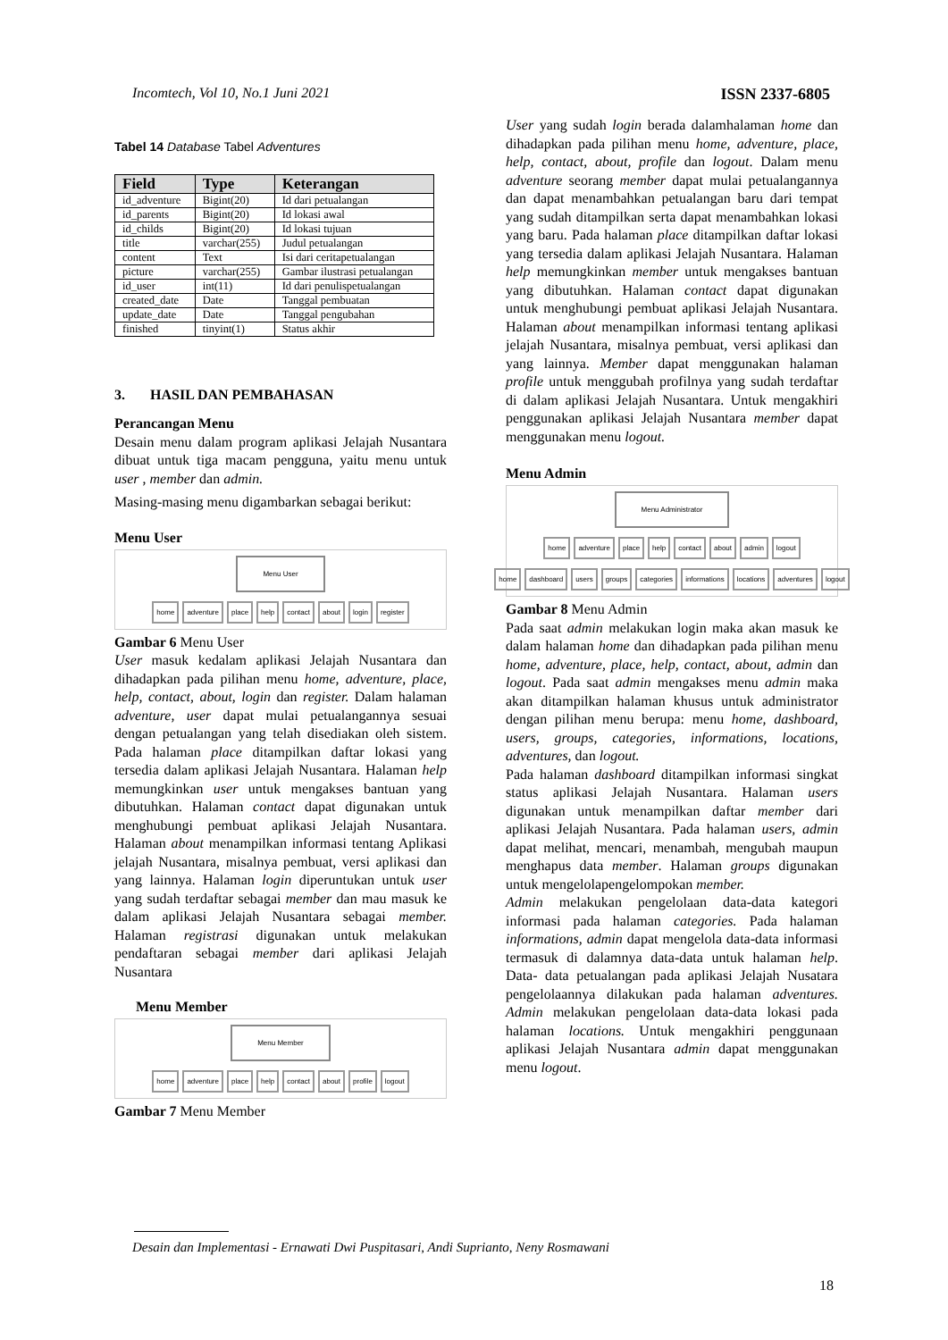Incomtech, Vol 10, No.1 Juni 2021 ISSN 2337-6805
Tabel 14 Database Tabel Adventures
| Field | Type | Keterangan |
| --- | --- | --- |
| id_adventure | Bigint(20) | Id dari petualangan |
| id_parents | Bigint(20) | Id lokasi awal |
| id_childs | Bigint(20) | Id lokasi tujuan |
| title | varchar(255) | Judul petualangan |
| content | Text | Isi dari ceritapetualangan |
| picture | varchar(255) | Gambar ilustrasi petualangan |
| id_user | int(11) | Id dari penulispetualangan |
| created_date | Date | Tanggal pembuatan |
| update_date | Date | Tanggal pengubahan |
| finished | tinyint(1) | Status akhir |
3. HASIL DAN PEMBAHASAN
Perancangan Menu
Desain menu dalam program aplikasi Jelajah Nusantara dibuat untuk tiga macam pengguna, yaitu menu untuk user , member dan admin.
Masing-masing menu digambarkan sebagai berikut:
Menu User
Menu User
home adventure place help contact about login register
Gambar 6 Menu User
User masuk kedalam aplikasi Jelajah Nusantara dan dihadapkan pada pilihan menu home, adventure, place, help, contact, about, login dan register. Dalam halaman adventure, user dapat mulai petualangannya sesuai dengan petualangan yang telah disediakan oleh sistem. Pada halaman place ditampilkan daftar lokasi yang tersedia dalam aplikasi Jelajah Nusantara. Halaman help memungkinkan user untuk mengakses bantuan yang dibutuhkan. Halaman contact dapat digunakan untuk menghubungi pembuat aplikasi Jelajah Nusantara. Halaman about menampilkan informasi tentang Aplikasi jelajah Nusantara, misalnya pembuat, versi aplikasi dan yang lainnya. Halaman login diperuntukan untuk user yang sudah terdaftar sebagai member dan mau masuk ke dalam aplikasi Jelajah Nusantara sebagai member. Halaman registrasi digunakan untuk melakukan pendaftaran sebagai member dari aplikasi Jelajah Nusantara
Menu Member
Menu Member
home adventure place help contact about profile logout
Gambar 7 Menu Member
User yang sudah login berada dalamhalaman home dan dihadapkan pada pilihan menu home, adventure, place, help, contact, about, profile dan logout. Dalam menu adventure seorang member dapat mulai petualangannya dan dapat menambahkan petualangan baru dari tempat yang sudah ditampilkan serta dapat menambahkan lokasi yang baru. Pada halaman place ditampilkan daftar lokasi yang tersedia dalam aplikasi Jelajah Nusantara. Halaman help memungkinkan member untuk mengakses bantuan yang dibutuhkan. Halaman contact dapat digunakan untuk menghubungi pembuat aplikasi Jelajah Nusantara. Halaman about menampilkan informasi tentang aplikasi jelajah Nusantara, misalnya pembuat, versi aplikasi dan yang lainnya. Member dapat menggunakan halaman profile untuk menggubah profilnya yang sudah terdaftar di dalam aplikasi Jelajah Nusantara. Untuk mengakhiri penggunakan aplikasi Jelajah Nusantara member dapat menggunakan menu logout.
Menu Admin
Menu Administrator
home adventure place help contact about admin logout
home dashboard users groups categories informations locations adventures logout
Gambar 8 Menu Admin
Pada saat admin melakukan login maka akan masuk ke dalam halaman home dan dihadapkan pada pilihan menu home, adventure, place, help, contact, about, admin dan logout. Pada saat admin mengakses menu admin maka akan ditampilkan halaman khusus untuk administrator dengan pilihan menu berupa: menu home, dashboard, users, groups, categories, informations, locations, adventures, dan logout.
Pada halaman dashboard ditampilkan informasi singkat status aplikasi Jelajah Nusantara. Halaman users digunakan untuk menampilkan daftar member dari aplikasi Jelajah Nusantara. Pada halaman users, admin dapat melihat, mencari, menambah, mengubah maupun menghapus data member. Halaman groups digunakan untuk mengelolapengelompokan member.
Admin melakukan pengelolaan data-data kategori informasi pada halaman categories. Pada halaman informations, admin dapat mengelola data-data informasi termasuk di dalamnya data-data untuk halaman help. Data- data petualangan pada aplikasi Jelajah Nusatara pengelolaannya dilakukan pada halaman adventures. Admin melakukan pengelolaan data-data lokasi pada halaman locations. Untuk mengakhiri penggunaan aplikasi Jelajah Nusantara admin dapat menggunakan menu logout.
Desain dan Implementasi - Ernawati Dwi Puspitasari, Andi Suprianto, Neny Rosmawani
18